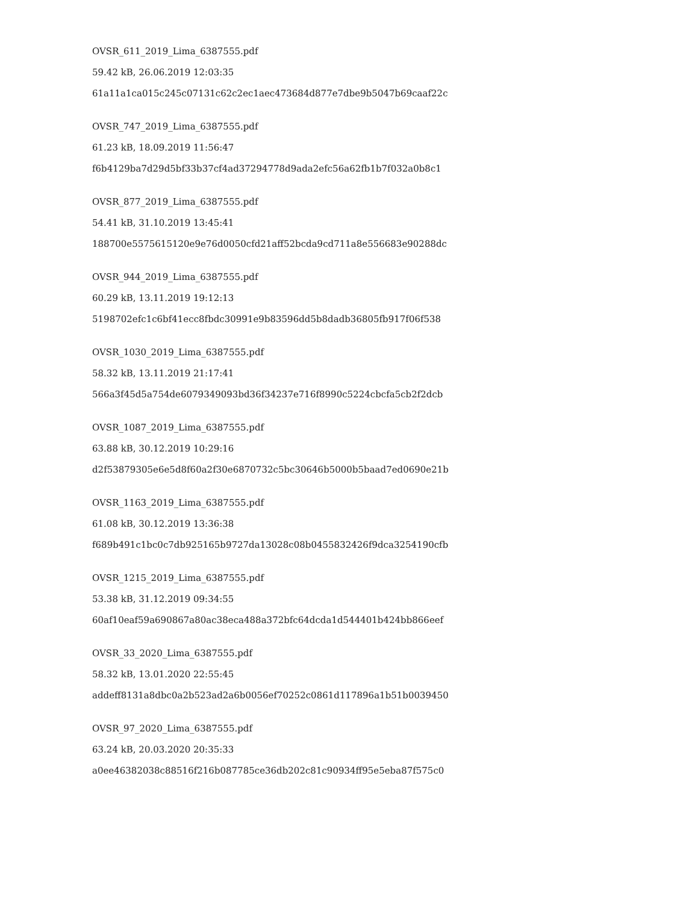OVSR_611_2019_Lima_6387555.pdf
59.42 kB, 26.06.2019 12:03:35
61a11a1ca015c245c07131c62c2ec1aec473684d877e7dbe9b5047b69caaf22c
OVSR_747_2019_Lima_6387555.pdf
61.23 kB, 18.09.2019 11:56:47
f6b4129ba7d29d5bf33b37cf4ad37294778d9ada2efc56a62fb1b7f032a0b8c1
OVSR_877_2019_Lima_6387555.pdf
54.41 kB, 31.10.2019 13:45:41
188700e5575615120e9e76d0050cfd21aff52bcda9cd711a8e556683e90288dc
OVSR_944_2019_Lima_6387555.pdf
60.29 kB, 13.11.2019 19:12:13
5198702efc1c6bf41ecc8fbdc30991e9b83596dd5b8dadb36805fb917f06f538
OVSR_1030_2019_Lima_6387555.pdf
58.32 kB, 13.11.2019 21:17:41
566a3f45d5a754de6079349093bd36f34237e716f8990c5224cbcfa5cb2f2dcb
OVSR_1087_2019_Lima_6387555.pdf
63.88 kB, 30.12.2019 10:29:16
d2f53879305e6e5d8f60a2f30e6870732c5bc30646b5000b5baad7ed0690e21b
OVSR_1163_2019_Lima_6387555.pdf
61.08 kB, 30.12.2019 13:36:38
f689b491c1bc0c7db925165b9727da13028c08b0455832426f9dca3254190cfb
OVSR_1215_2019_Lima_6387555.pdf
53.38 kB, 31.12.2019 09:34:55
60af10eaf59a690867a80ac38eca488a372bfc64dcda1d544401b424bb866eef
OVSR_33_2020_Lima_6387555.pdf
58.32 kB, 13.01.2020 22:55:45
addeff8131a8dbc0a2b523ad2a6b0056ef70252c0861d117896a1b51b0039450
OVSR_97_2020_Lima_6387555.pdf
63.24 kB, 20.03.2020 20:35:33
a0ee46382038c88516f216b087785ce36db202c81c90934ff95e5eba87f575c0